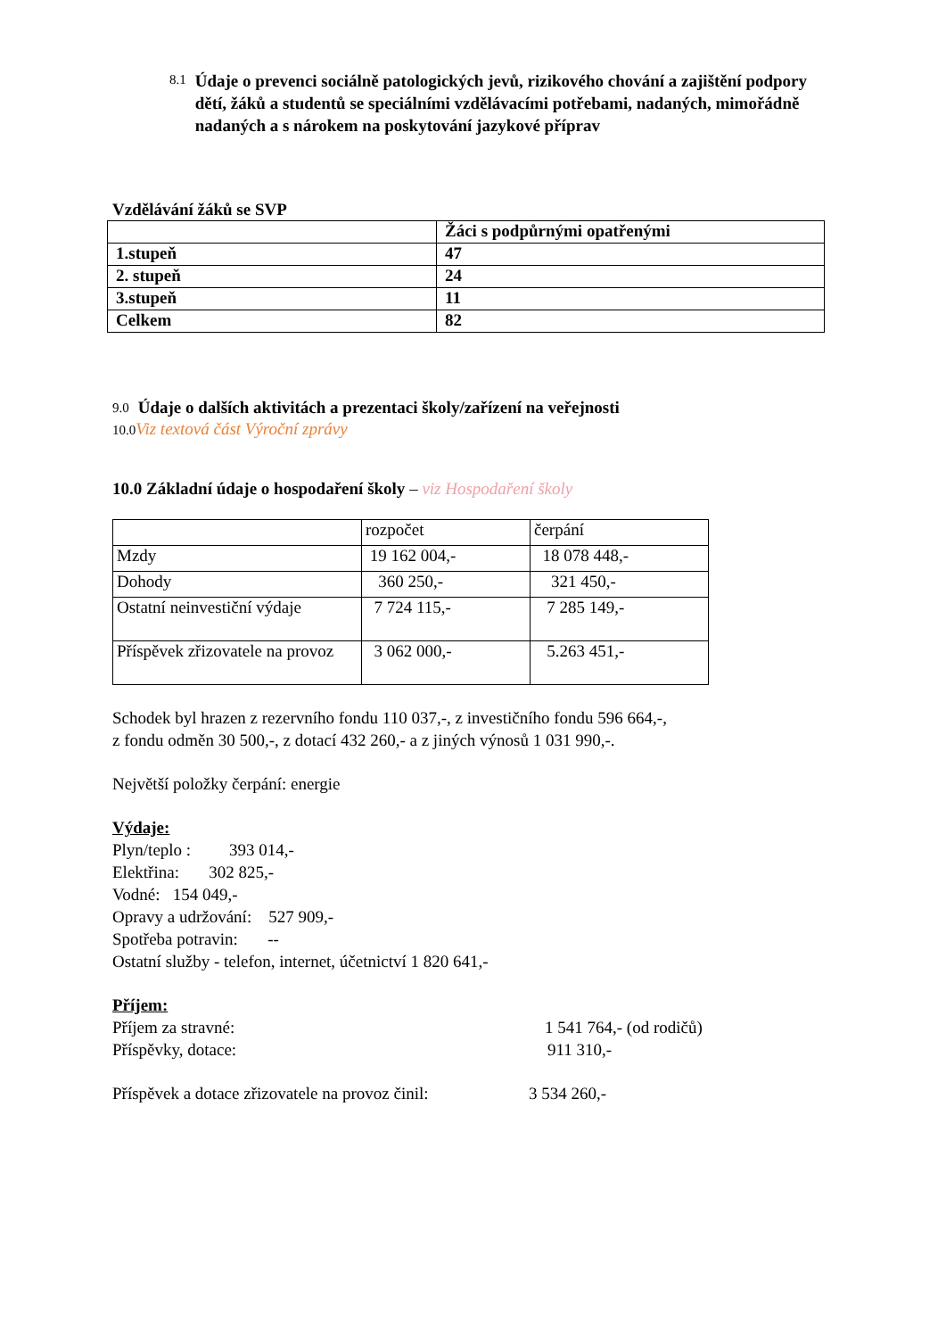8.1 Údaje o prevenci sociálně patologických jevů, rizikového chování a zajištění podpory dětí, žáků a studentů se speciálními vzdělávacími potřebami, nadaných, mimořádně nadaných a s nárokem na poskytování jazykové příprav
Vzdělávání žáků se SVP
| | Žáci s podpůrnými opatřenými |
| 1.stupeň | 47 |
| 2. stupeň | 24 |
| 3.stupeň | 11 |
| Celkem | 82 |
9.0 Údaje o dalších aktivitách a prezentaci školy/zařízení na veřejnosti
10.0 Viz textová část Výroční zprávy
10.0 Základní údaje o hospodaření školy – viz Hospodaření školy
| | rozpočet | čerpání |
| Mzdy | 19 162 004,- | 18 078 448,- |
| Dohody | 360 250,- | 321 450,- |
| Ostatní neinvestiční výdaje | 7 724 115,- | 7 285 149,- |
| Příspěvek zřizovatele na provoz | 3 062 000,- | 5.263 451,- |
Schodek byl hrazen z rezervního fondu 110 037,-, z investičního fondu 596 664,-,
z fondu odměn 30 500,-, z dotací 432 260,- a z jiných výnosů 1 031 990,-.
Největší položky čerpání: energie
Výdaje:
Plyn/teplo : 393 014,-
Elektřina: 302 825,-
Vodné: 154 049,-
Opravy a udržování: 527 909,-
Spotřeba potravin: --
Ostatní služby - telefon, internet, účetnictví 1 820 641,-
Příjem:
Příjem za stravné: 1 541 764,- (od rodičů)
Příspěvky, dotace: 911 310,-
Příspěvek a dotace zřizovatele na provoz činil: 3 534 260,-